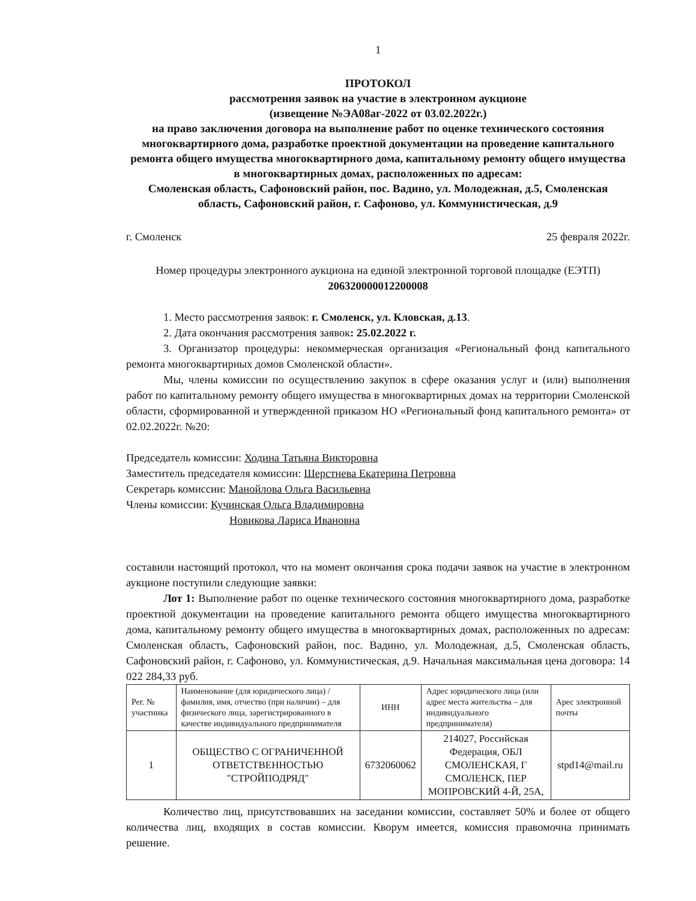1
ПРОТОКОЛ
рассмотрения заявок на участие в электронном аукционе
(извещение №ЭА08аг-2022 от 03.02.2022г.)
на право заключения договора на выполнение работ по оценке технического состояния многоквартирного дома, разработке проектной документации на проведение капитального ремонта общего имущества многоквартирного дома, капитальному ремонту общего имущества в многоквартирных домах, расположенных по адресам:
Смоленская область, Сафоновский район, пос. Вадино, ул. Молодежная, д.5, Смоленская область, Сафоновский район, г. Сафоново, ул. Коммунистическая, д.9
г. Смоленск 25 февраля 2022г.
Номер процедуры электронного аукциона на единой электронной торговой площадке (ЕЭТП) 206320000012200008
1. Место рассмотрения заявок: г. Смоленск, ул. Кловская, д.13.
2. Дата окончания рассмотрения заявок: 25.02.2022 г.
3. Организатор процедуры: некоммерческая организация «Региональный фонд капитального ремонта многоквартирных домов Смоленской области».
Мы, члены комиссии по осуществлению закупок в сфере оказания услуг и (или) выполнения работ по капитальному ремонту общего имущества в многоквартирных домах на территории Смоленской области, сформированной и утвержденной приказом НО «Региональный фонд капитального ремонта» от 02.02.2022г. №20:
Председатель комиссии: Ходина Татьяна Викторовна
Заместитель председателя комиссии: Шерстнева Екатерина Петровна
Секретарь комиссии: Манойлова Ольга Васильевна
Члены комиссии: Кучинская Ольга Владимировна
Новикова Лариса Ивановна
составили настоящий протокол, что на момент окончания срока подачи заявок на участие в электронном аукционе поступили следующие заявки:
Лот 1: Выполнение работ по оценке технического состояния многоквартирного дома, разработке проектной документации на проведение капитального ремонта общего имущества многоквартирного дома, капитальному ремонту общего имущества в многоквартирных домах, расположенных по адресам: Смоленская область, Сафоновский район, пос. Вадино, ул. Молодежная, д.5, Смоленская область, Сафоновский район, г. Сафоново, ул. Коммунистическая, д.9. Начальная максимальная цена договора: 14 022 284,33 руб.
| Рег. № участника | Наименование (для юридического лица) / фамилия, имя, отчество (при наличии) – для физического лица, зарегистрированного в качестве индивидуального предпринимателя | ИНН | Адрес юридического лица (или адрес места жительства – для индивидуального предпринимателя) | Арес электронной почты |
| --- | --- | --- | --- | --- |
| 1 | ОБЩЕСТВО С ОГРАНИЧЕННОЙ ОТВЕТСТВЕННОСТЬЮ "СТРОЙПОДРЯД" | 6732060062 | 214027, Российская Федерация, ОБЛ СМОЛЕНСКАЯ, Г СМОЛЕНСК, ПЕР МОПРОВСКИЙ 4-Й, 25А, | stpd14@mail.ru |
Количество лиц, присутствовавших на заседании комиссии, составляет 50% и более от общего количества лиц, входящих в состав комиссии. Кворум имеется, комиссия правомочна принимать решение.